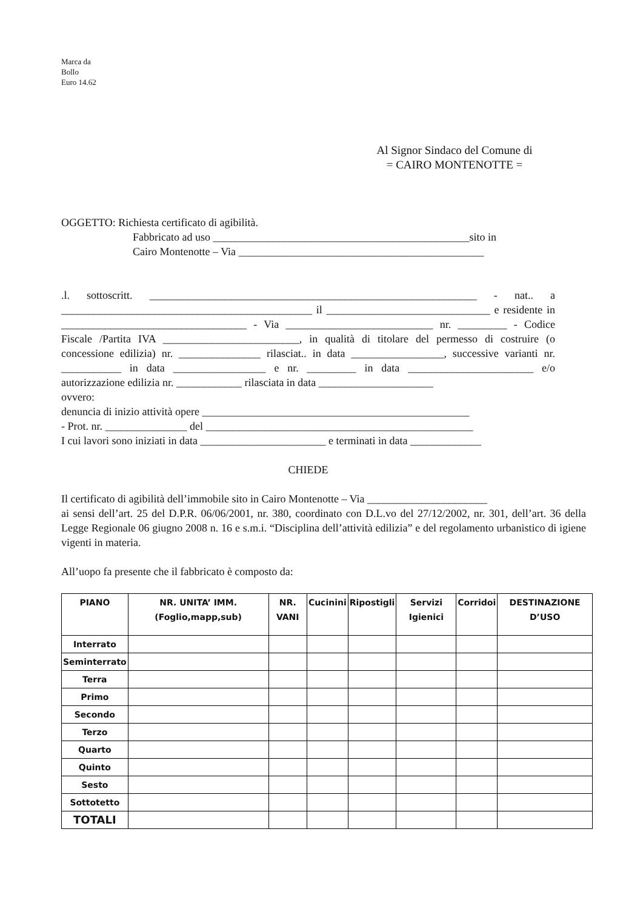Marca da
Bollo
Euro 14.62
Al Signor Sindaco del Comune di
= CAIRO MONTENOTTE =
OGGETTO: Richiesta certificato di agibilità.
Fabbricato ad uso _______________________________________________sito in
Cairo Montenotte – Via _____________________________________________
.l. sottoscritt. ____________________________________________________________ - nat.. a ______________________________________________ il ______________________________ e residente in __________________________________ - Via ___________________________ nr. _________ - Codice Fiscale /Partita IVA _________________________, in qualità di titolare del permesso di costruire (o concessione edilizia) nr. _______________ rilasciat.. in data _________________, successive varianti nr. ___________ in data _________________ e nr. _________ in data _______________________ e/o autorizzazione edilizia nr. ____________ rilasciata in data _____________________
ovvero:
denuncia di inizio attività opere _________________________________________________
- Prot. nr. _______________ del _________________________________________________
I cui lavori sono iniziati in data _______________________ e terminati in data _____________
CHIEDE
Il certificato di agibilità dell’immobile sito in Cairo Montenotte – Via ______________________
ai sensi dell’art. 25 del D.P.R. 06/06/2001, nr. 380, coordinato con D.L.vo del 27/12/2002, nr. 301, dell’art. 36 della Legge Regionale 06 giugno 2008 n. 16 e s.m.i. “Disciplina dell’attività edilizia” e del regolamento urbanistico di igiene vigenti in materia.
All’uopo fa presente che il fabbricato è composto da:
| PIANO | NR. UNITA’ IMM. (Foglio,mapp,sub) | NR. VANI | Cucinini | Ripostigli | Servizi Igienici | Corridoi | DESTINAZIONE D’USO |
| --- | --- | --- | --- | --- | --- | --- | --- |
| Interrato | | | | | | | |
| Seminterrato | | | | | | | |
| Terra | | | | | | | |
| Primo | | | | | | | |
| Secondo | | | | | | | |
| Terzo | | | | | | | |
| Quarto | | | | | | | |
| Quinto | | | | | | | |
| Sesto | | | | | | | |
| Sottotetto | | | | | | | |
| TOTALI | | | | | | | |